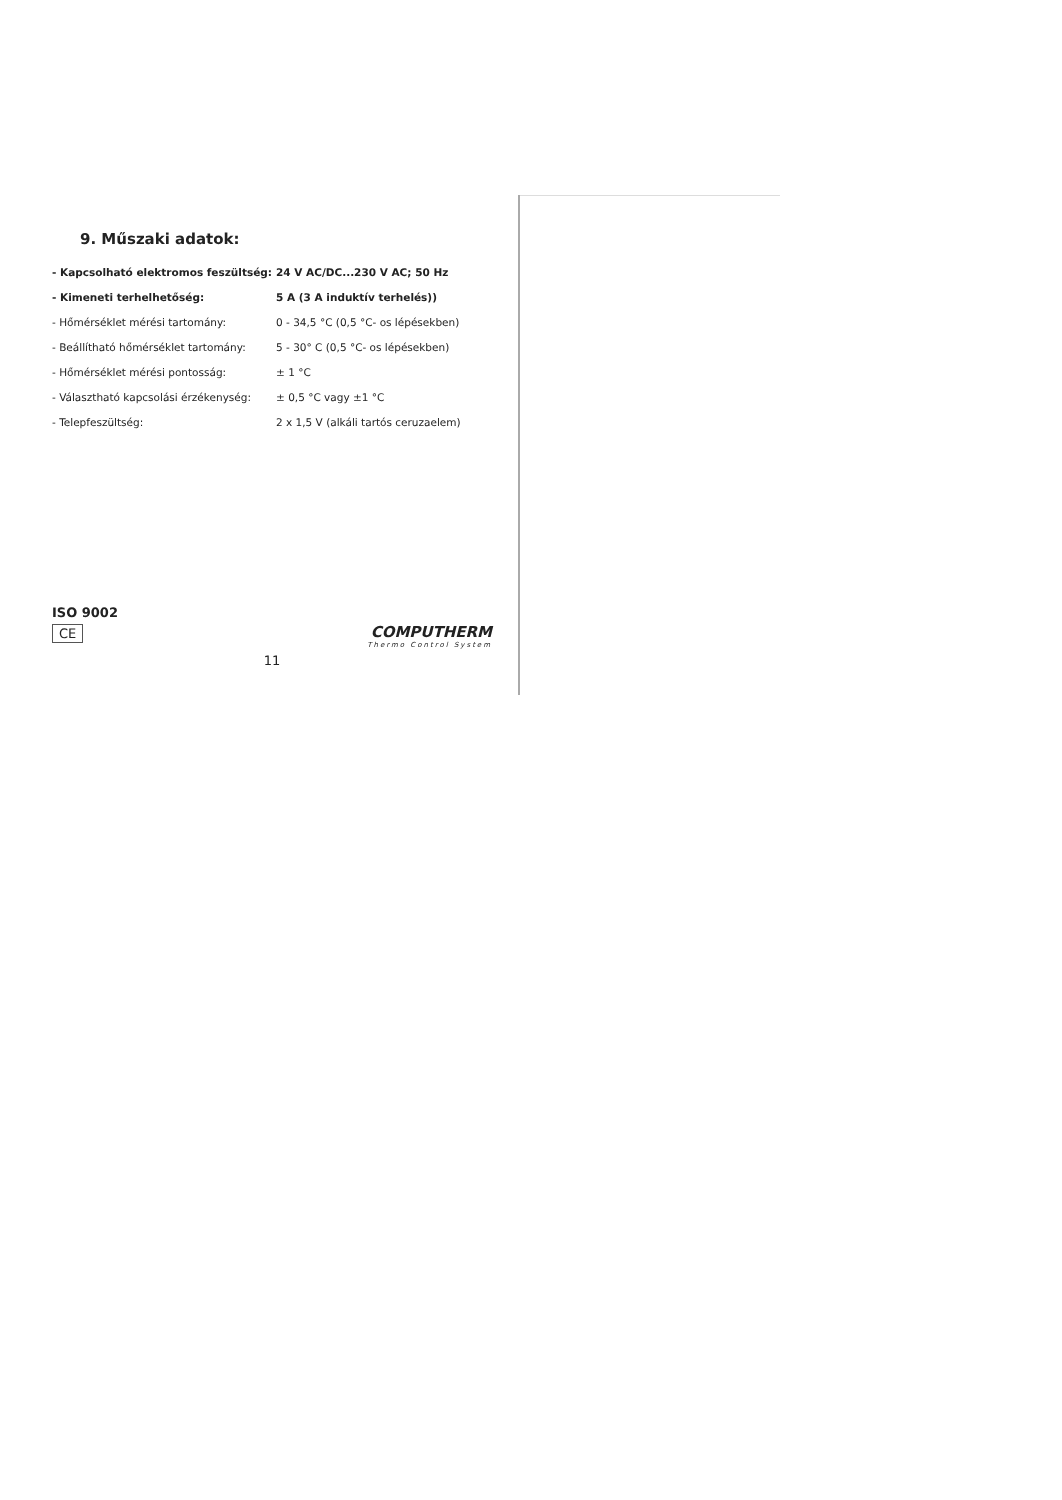9. Műszaki adatok:
| - Kapcsolható elektromos feszültség: | 24 V AC/DC...230 V AC; 50 Hz |
| - Kimeneti terhelhetőség: | 5 A (3 A induktív terhelés)) |
| - Hőmérséklet mérési tartomány: | 0 - 34,5 °C (0,5 °C- os lépésekben) |
| - Beállítható hőmérséklet tartomány: | 5 - 30° C (0,5 °C- os lépésekben) |
| - Hőmérséklet mérési pontosság: | ± 1 °C |
| - Választható kapcsolási érzékenység: | ± 0,5 °C vagy ±1 °C |
| - Telepfeszültség: | 2 x 1,5 V (alkáli tartós ceruzaelem) |
ISO 9002
CE
COMPUTHERM
Thermo Control System
11